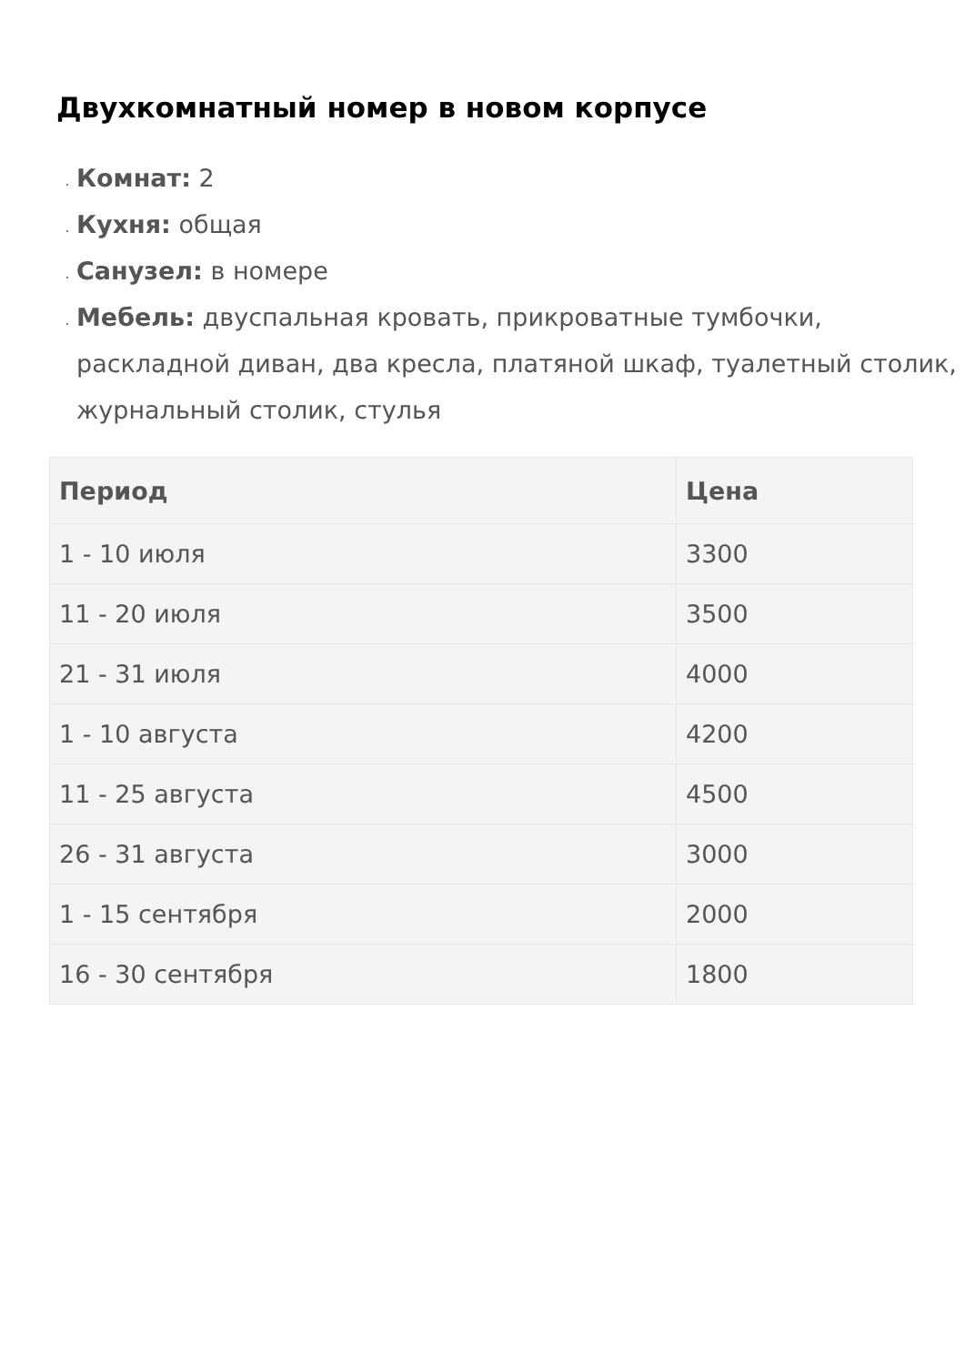Двухкомнатный номер в новом корпусе
Комнат: 2
Кухня: общая
Санузел: в номере
Мебель: двуспальная кровать, прикроватные тумбочки, раскладной диван, два кресла, платяной шкаф, туалетный столик, журнальный столик, стулья
| Период | Цена |
| --- | --- |
| 1 - 10 июля | 3300 |
| 11 - 20 июля | 3500 |
| 21 - 31 июля | 4000 |
| 1 - 10 августа | 4200 |
| 11 - 25 августа | 4500 |
| 26 - 31 августа | 3000 |
| 1 - 15 сентября | 2000 |
| 16 - 30 сентября | 1800 |